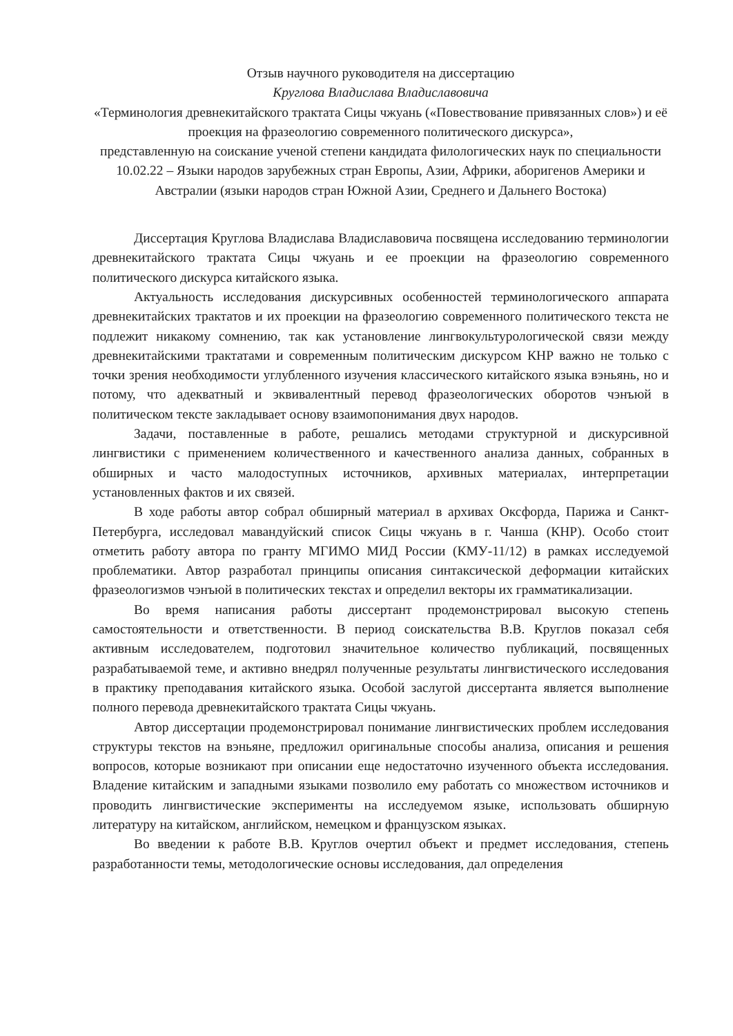Отзыв научного руководителя на диссертацию
Круглова Владислава Владиславовича
«Терминология древнекитайского трактата Сицы чжуань («Повествование привязанных слов») и её проекция на фразеологию современного политического дискурса»,
представленную на соискание ученой степени кандидата филологических наук по специальности 10.02.22 – Языки народов зарубежных стран Европы, Азии, Африки, аборигенов Америки и Австралии (языки народов стран Южной Азии, Среднего и Дальнего Востока)
Диссертация Круглова Владислава Владиславовича посвящена исследованию терминологии древнекитайского трактата Сицы чжуань и ее проекции на фразеологию современного политического дискурса китайского языка.
Актуальность исследования дискурсивных особенностей терминологического аппарата древнекитайских трактатов и их проекции на фразеологию современного политического текста не подлежит никакому сомнению, так как установление лингвокультурологической связи между древнекитайскими трактатами и современным политическим дискурсом КНР важно не только с точки зрения необходимости углубленного изучения классического китайского языка вэньянь, но и потому, что адекватный и эквивалентный перевод фразеологических оборотов чэнъюй в политическом тексте закладывает основу взаимопонимания двух народов.
Задачи, поставленные в работе, решались методами структурной и дискурсивной лингвистики с применением количественного и качественного анализа данных, собранных в обширных и часто малодоступных источников, архивных материалах, интерпретации установленных фактов и их связей.
В ходе работы автор собрал обширный материал в архивах Оксфорда, Парижа и Санкт-Петербурга, исследовал мавандуйский список Сицы чжуань в г. Чанша (КНР). Особо стоит отметить работу автора по гранту МГИМО МИД России (КМУ-11/12) в рамках исследуемой проблематики. Автор разработал принципы описания синтаксической деформации китайских фразеологизмов чэнъюй в политических текстах и определил векторы их грамматикализации.
Во время написания работы диссертант продемонстрировал высокую степень самостоятельности и ответственности. В период соискательства В.В. Круглов показал себя активным исследователем, подготовил значительное количество публикаций, посвященных разрабатываемой теме, и активно внедрял полученные результаты лингвистического исследования в практику преподавания китайского языка. Особой заслугой диссертанта является выполнение полного перевода древнекитайского трактата Сицы чжуань.
Автор диссертации продемонстрировал понимание лингвистических проблем исследования структуры текстов на вэньяне, предложил оригинальные способы анализа, описания и решения вопросов, которые возникают при описании еще недостаточно изученного объекта исследования. Владение китайским и западными языками позволило ему работать со множеством источников и проводить лингвистические эксперименты на исследуемом языке, использовать обширную литературу на китайском, английском, немецком и французском языках.
Во введении к работе В.В. Круглов очертил объект и предмет исследования, степень разработанности темы, методологические основы исследования, дал определения